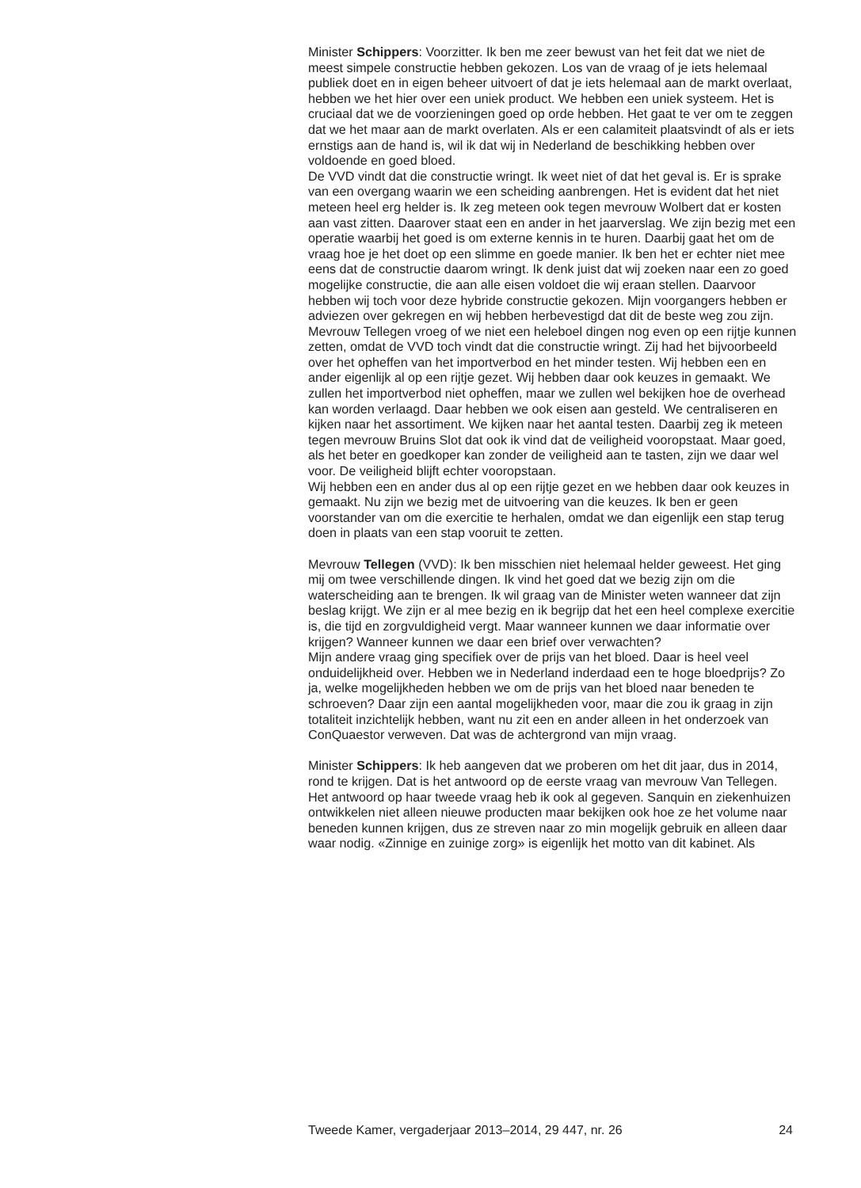Minister Schippers: Voorzitter. Ik ben me zeer bewust van het feit dat we niet de meest simpele constructie hebben gekozen. Los van de vraag of je iets helemaal publiek doet en in eigen beheer uitvoert of dat je iets helemaal aan de markt overlaat, hebben we het hier over een uniek product. We hebben een uniek systeem. Het is cruciaal dat we de voorzieningen goed op orde hebben. Het gaat te ver om te zeggen dat we het maar aan de markt overlaten. Als er een calamiteit plaatsvindt of als er iets ernstigs aan de hand is, wil ik dat wij in Nederland de beschikking hebben over voldoende en goed bloed.
De VVD vindt dat die constructie wringt. Ik weet niet of dat het geval is. Er is sprake van een overgang waarin we een scheiding aanbrengen. Het is evident dat het niet meteen heel erg helder is. Ik zeg meteen ook tegen mevrouw Wolbert dat er kosten aan vast zitten. Daarover staat een en ander in het jaarverslag. We zijn bezig met een operatie waarbij het goed is om externe kennis in te huren. Daarbij gaat het om de vraag hoe je het doet op een slimme en goede manier. Ik ben het er echter niet mee eens dat de constructie daarom wringt. Ik denk juist dat wij zoeken naar een zo goed mogelijke constructie, die aan alle eisen voldoet die wij eraan stellen. Daarvoor hebben wij toch voor deze hybride constructie gekozen. Mijn voorgangers hebben er adviezen over gekregen en wij hebben herbevestigd dat dit de beste weg zou zijn.
Mevrouw Tellegen vroeg of we niet een heleboel dingen nog even op een rijtje kunnen zetten, omdat de VVD toch vindt dat die constructie wringt. Zij had het bijvoorbeeld over het opheffen van het importverbod en het minder testen. Wij hebben een en ander eigenlijk al op een rijtje gezet. Wij hebben daar ook keuzes in gemaakt. We zullen het importverbod niet opheffen, maar we zullen wel bekijken hoe de overhead kan worden verlaagd. Daar hebben we ook eisen aan gesteld. We centraliseren en kijken naar het assortiment. We kijken naar het aantal testen. Daarbij zeg ik meteen tegen mevrouw Bruins Slot dat ook ik vind dat de veiligheid vooropstaat. Maar goed, als het beter en goedkoper kan zonder de veiligheid aan te tasten, zijn we daar wel voor. De veiligheid blijft echter vooropstaan.
Wij hebben een en ander dus al op een rijtje gezet en we hebben daar ook keuzes in gemaakt. Nu zijn we bezig met de uitvoering van die keuzes. Ik ben er geen voorstander van om die exercitie te herhalen, omdat we dan eigenlijk een stap terug doen in plaats van een stap vooruit te zetten.
Mevrouw Tellegen (VVD): Ik ben misschien niet helemaal helder geweest. Het ging mij om twee verschillende dingen. Ik vind het goed dat we bezig zijn om die waterscheiding aan te brengen. Ik wil graag van de Minister weten wanneer dat zijn beslag krijgt. We zijn er al mee bezig en ik begrijp dat het een heel complexe exercitie is, die tijd en zorgvuldigheid vergt. Maar wanneer kunnen we daar informatie over krijgen? Wanneer kunnen we daar een brief over verwachten?
Mijn andere vraag ging specifiek over de prijs van het bloed. Daar is heel veel onduidelijkheid over. Hebben we in Nederland inderdaad een te hoge bloedprijs? Zo ja, welke mogelijkheden hebben we om de prijs van het bloed naar beneden te schroeven? Daar zijn een aantal mogelijkheden voor, maar die zou ik graag in zijn totaliteit inzichtelijk hebben, want nu zit een en ander alleen in het onderzoek van ConQuaestor verweven. Dat was de achtergrond van mijn vraag.
Minister Schippers: Ik heb aangeven dat we proberen om het dit jaar, dus in 2014, rond te krijgen. Dat is het antwoord op de eerste vraag van mevrouw Van Tellegen. Het antwoord op haar tweede vraag heb ik ook al gegeven. Sanquin en ziekenhuizen ontwikkelen niet alleen nieuwe producten maar bekijken ook hoe ze het volume naar beneden kunnen krijgen, dus ze streven naar zo min mogelijk gebruik en alleen daar waar nodig. «Zinnige en zuinige zorg» is eigenlijk het motto van dit kabinet. Als
Tweede Kamer, vergaderjaar 2013–2014, 29 447, nr. 26 24